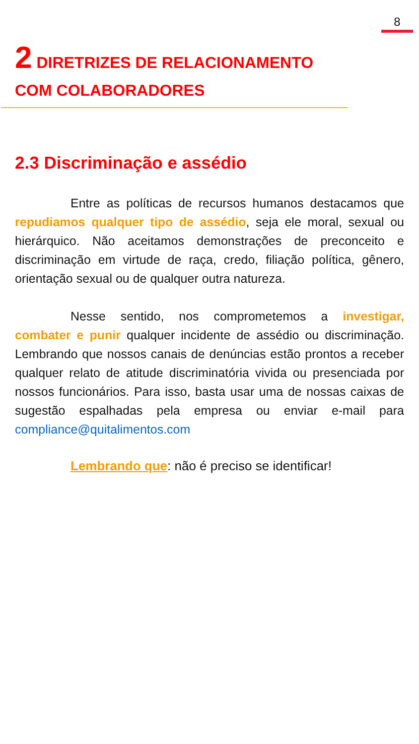8
2 DIRETRIZES DE RELACIONAMENTO COM COLABORADORES
2.3 Discriminação e assédio
Entre as políticas de recursos humanos destacamos que repudiamos qualquer tipo de assédio, seja ele moral, sexual ou hierárquico. Não aceitamos demonstrações de preconceito e discriminação em virtude de raça, credo, filiação política, gênero, orientação sexual ou de qualquer outra natureza.
Nesse sentido, nos comprometemos a investigar, combater e punir qualquer incidente de assédio ou discriminação. Lembrando que nossos canais de denúncias estão prontos a receber qualquer relato de atitude discriminatória vivida ou presenciada por nossos funcionários. Para isso, basta usar uma de nossas caixas de sugestão espalhadas pela empresa ou enviar e-mail para compliance@quitalimentos.com
Lembrando que: não é preciso se identificar!